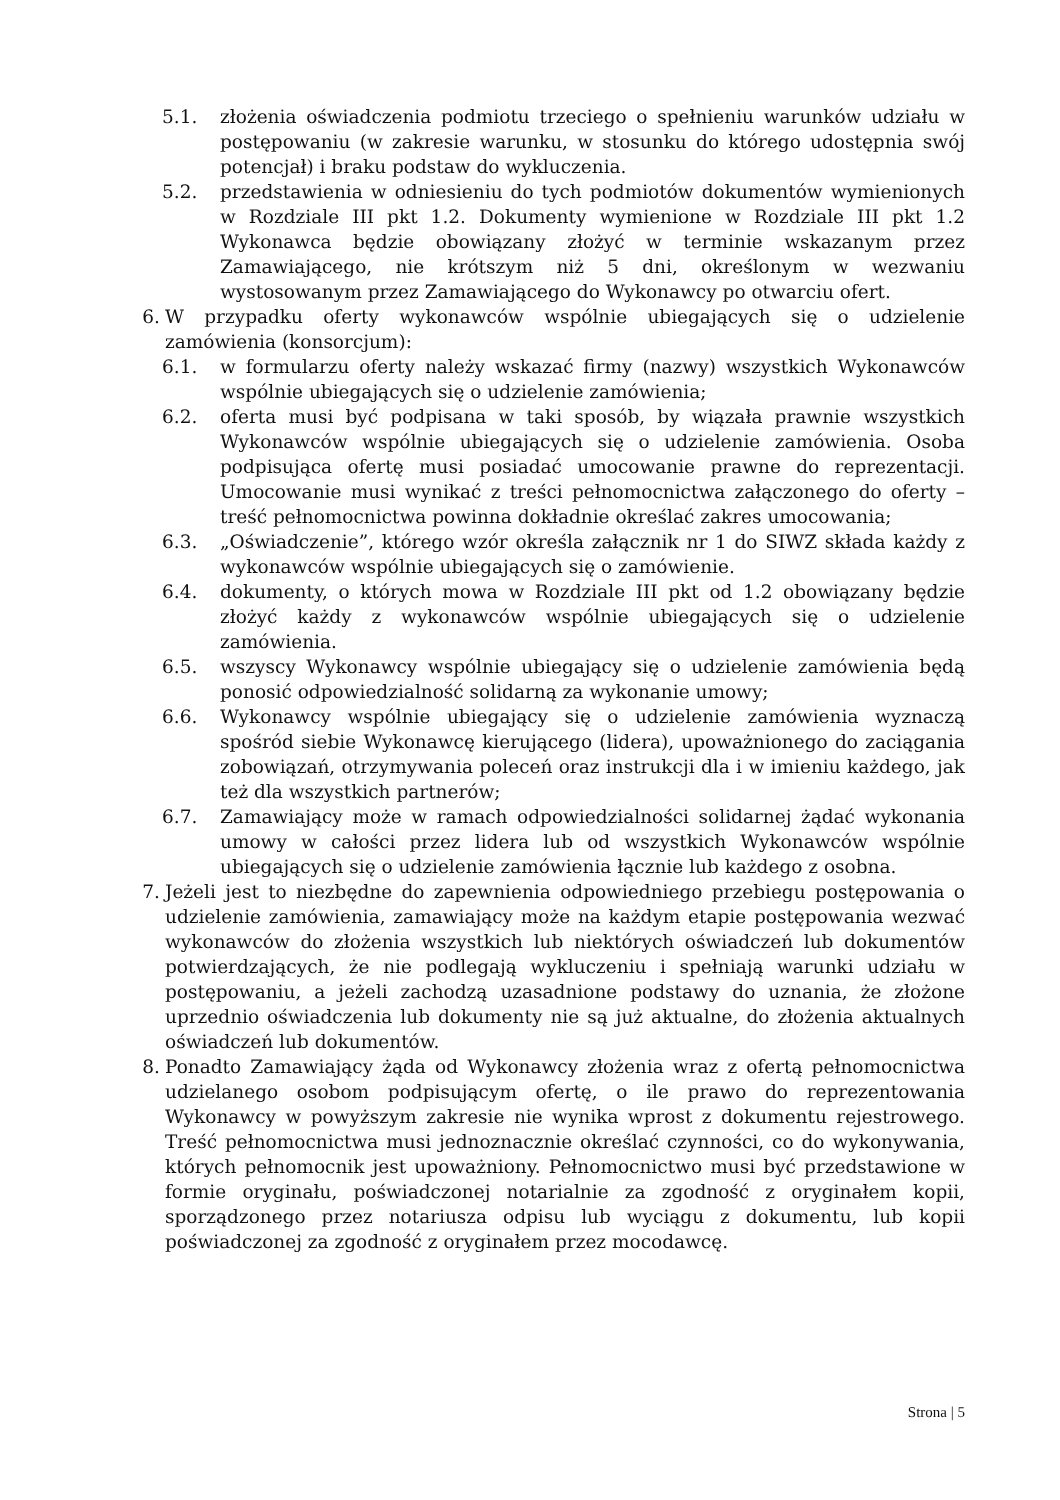5.1. złożenia oświadczenia podmiotu trzeciego o spełnieniu warunków udziału w postępowaniu (w zakresie warunku, w stosunku do którego udostępnia swój potencjał) i braku podstaw do wykluczenia.
5.2. przedstawienia w odniesieniu do tych podmiotów dokumentów wymienionych w Rozdziale III pkt 1.2. Dokumenty wymienione w Rozdziale III pkt 1.2 Wykonawca będzie obowiązany złożyć w terminie wskazanym przez Zamawiającego, nie krótszym niż 5 dni, określonym w wezwaniu wystosowanym przez Zamawiającego do Wykonawcy po otwarciu ofert.
6. W przypadku oferty wykonawców wspólnie ubiegających się o udzielenie zamówienia (konsorcjum):
6.1. w formularzu oferty należy wskazać firmy (nazwy) wszystkich Wykonawców wspólnie ubiegających się o udzielenie zamówienia;
6.2. oferta musi być podpisana w taki sposób, by wiązała prawnie wszystkich Wykonawców wspólnie ubiegających się o udzielenie zamówienia. Osoba podpisująca ofertę musi posiadać umocowanie prawne do reprezentacji. Umocowanie musi wynikać z treści pełnomocnictwa załączonego do oferty – treść pełnomocnictwa powinna dokładnie określać zakres umocowania;
6.3. „Oświadczenie”, którego wzór określa załącznik nr 1 do SIWZ składa każdy z wykonawców wspólnie ubiegających się o zamówienie.
6.4. dokumenty, o których mowa w Rozdziale III pkt od 1.2 obowiązany będzie złożyć każdy z wykonawców wspólnie ubiegających się o udzielenie zamówienia.
6.5. wszyscy Wykonawcy wspólnie ubiegający się o udzielenie zamówienia będą ponosić odpowiedzialność solidarną za wykonanie umowy;
6.6. Wykonawcy wspólnie ubiegający się o udzielenie zamówienia wyznaczą spośród siebie Wykonawcę kierującego (lidera), upoważnionego do zaciągania zobowiązań, otrzymywania poleceń oraz instrukcji dla i w imieniu każdego, jak też dla wszystkich partnerów;
6.7. Zamawiający może w ramach odpowiedzialności solidarnej żądać wykonania umowy w całości przez lidera lub od wszystkich Wykonawców wspólnie ubiegających się o udzielenie zamówienia łącznie lub każdego z osobna.
7. Jeżeli jest to niezbędne do zapewnienia odpowiedniego przebiegu postępowania o udzielenie zamówienia, zamawiający może na każdym etapie postępowania wezwać wykonawców do złożenia wszystkich lub niektórych oświadczeń lub dokumentów potwierdzających, że nie podlegają wykluczeniu i spełniają warunki udziału w postępowaniu, a jeżeli zachodzą uzasadnione podstawy do uznania, że złożone uprzednio oświadczenia lub dokumenty nie są już aktualne, do złożenia aktualnych oświadczeń lub dokumentów.
8. Ponadto Zamawiający żąda od Wykonawcy złożenia wraz z ofertą pełnomocnictwa udzielanego osobom podpisującym ofertę, o ile prawo do reprezentowania Wykonawcy w powyższym zakresie nie wynika wprost z dokumentu rejestrowego. Treść pełnomocnictwa musi jednoznacznie określać czynności, co do wykonywania, których pełnomocnik jest upoważniony. Pełnomocnictwo musi być przedstawione w formie oryginału, poświadczonej notarialnie za zgodność z oryginałem kopii, sporządzonego przez notariusza odpisu lub wyciągu z dokumentu, lub kopii poświadczonej za zgodność z oryginałem przez mocodawcę.
Strona | 5